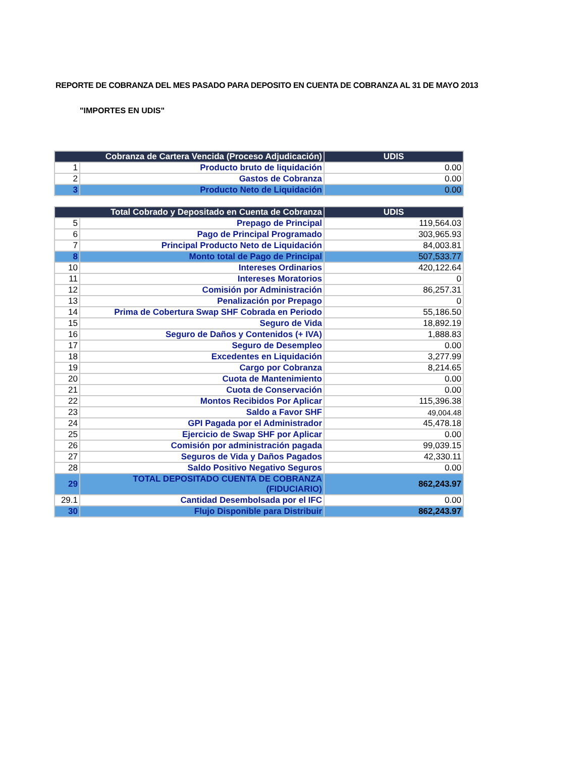REPORTE DE COBRANZA DEL MES PASADO PARA DEPOSITO EN CUENTA DE COBRANZA AL 31 DE MAYO 2013
"IMPORTES EN UDIS"
| Cobranza de Cartera Vencida (Proceso Adjudicación) | | UDIS |
| --- | --- | --- |
| 1 | Producto bruto de liquidación | 0.00 |
| 2 | Gastos de Cobranza | 0.00 |
| 3 | Producto Neto de Liquidación | 0.00 |
| Total Cobrado y Depositado en Cuenta de Cobranza | | UDIS |
| --- | --- | --- |
| 5 | Prepago de Principal | 119,564.03 |
| 6 | Pago de Principal Programado | 303,965.93 |
| 7 | Principal Producto Neto de Liquidación | 84,003.81 |
| 8 | Monto total de Pago de Principal | 507,533.77 |
| 10 | Intereses Ordinarios | 420,122.64 |
| 11 | Intereses Moratorios | 0 |
| 12 | Comisión por Administración | 86,257.31 |
| 13 | Penalización por Prepago | 0 |
| 14 | Prima de Cobertura Swap SHF Cobrada en Periodo | 55,186.50 |
| 15 | Seguro de Vida | 18,892.19 |
| 16 | Seguro de Daños y Contenidos (+ IVA) | 1,888.83 |
| 17 | Seguro de Desempleo | 0.00 |
| 18 | Excedentes en Liquidación | 3,277.99 |
| 19 | Cargo por Cobranza | 8,214.65 |
| 20 | Cuota de Mantenimiento | 0.00 |
| 21 | Cuota de Conservación | 0.00 |
| 22 | Montos Recibidos Por Aplicar | 115,396.38 |
| 23 | Saldo a Favor SHF | 49,004.48 |
| 24 | GPI Pagada por el Administrador | 45,478.18 |
| 25 | Ejercicio de Swap SHF por Aplicar | 0.00 |
| 26 | Comisión por administración pagada | 99,039.15 |
| 27 | Seguros de Vida y Daños Pagados | 42,330.11 |
| 28 | Saldo Positivo Negativo Seguros | 0.00 |
| 29 | TOTAL DEPOSITADO CUENTA DE COBRANZA (FIDUCIARIO) | 862,243.97 |
| 29.1 | Cantidad Desembolsada por el IFC | 0.00 |
| 30 | Flujo Disponible para Distribuir | 862,243.97 |